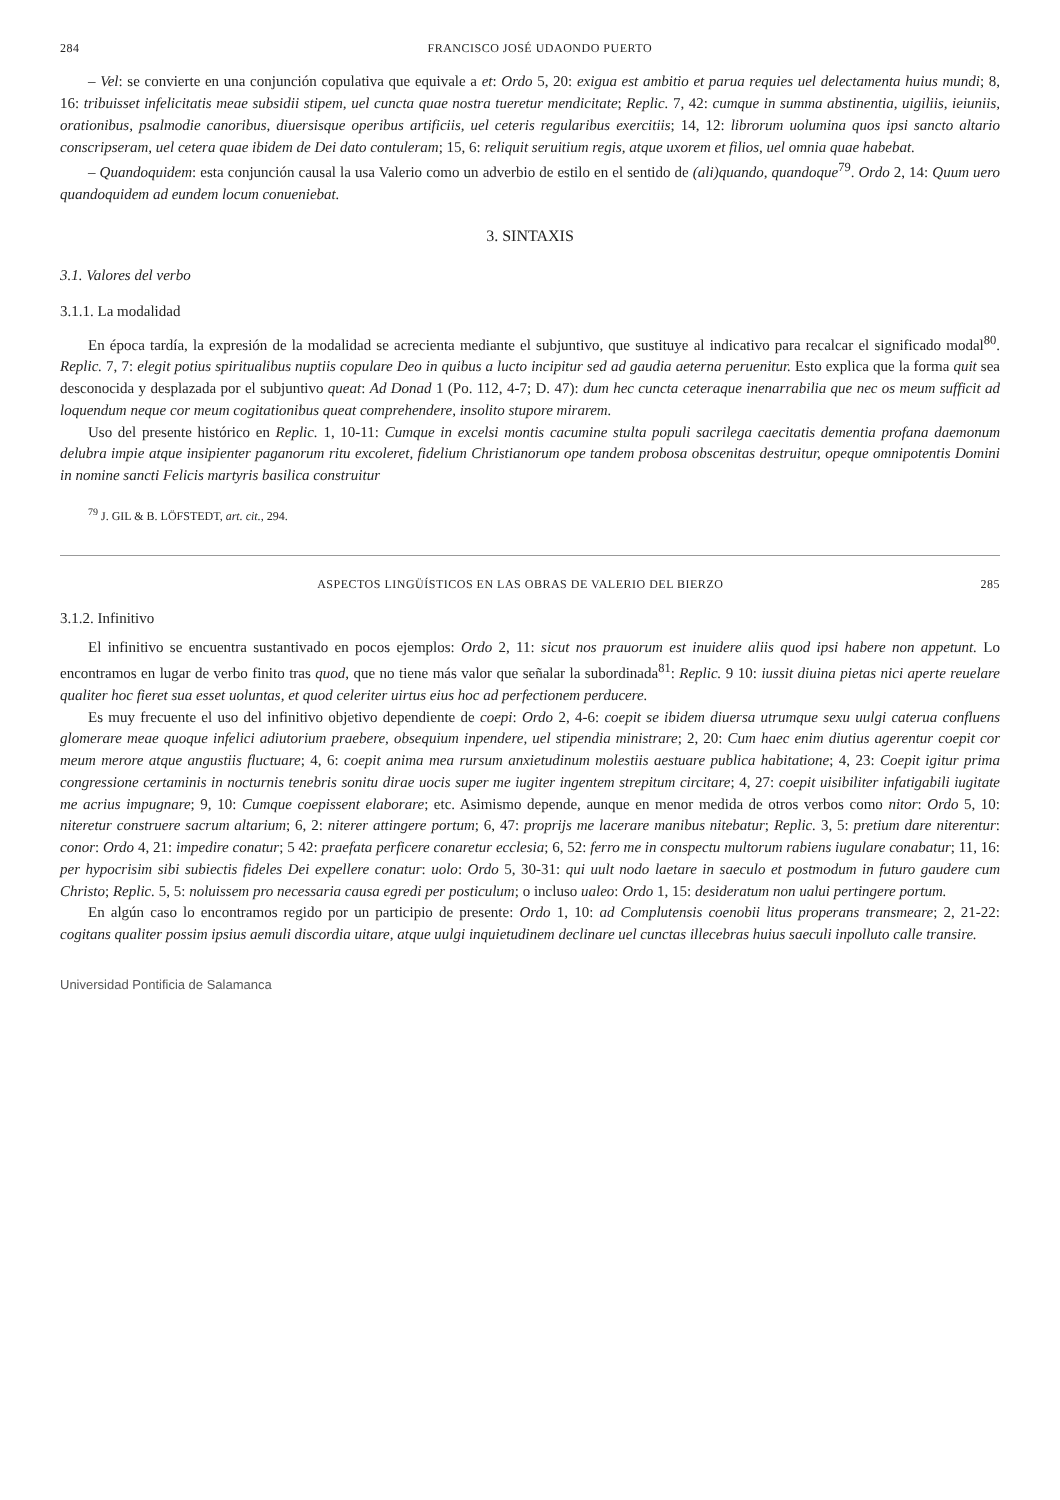284 FRANCISCO JOSÉ UDAONDO PUERTO
– Vel: se convierte en una conjunción copulativa que equivale a et: Ordo 5, 20: exigua est ambitio et parua requies uel delectamenta huius mundi; 8, 16: tribuisset infelicitatis meae subsidii stipem, uel cuncta quae nostra tueretur mendicitate; Replic. 7, 42: cumque in summa abstinentia, uigiliis, ieiuniis, orationibus, psalmodie canoribus, diuersisque operibus artificiis, uel ceteris regularibus exercitiis; 14, 12: librorum uolumina quos ipsi sancto altario conscripseram, uel cetera quae ibidem de Dei dato contuleram; 15, 6: reliquit seruitium regis, atque uxorem et filios, uel omnia quae habebat.
– Quandoquidem: esta conjunción causal la usa Valerio como un adverbio de estilo en el sentido de (ali)quando, quandoque<sup>79</sup>. Ordo 2, 14: Quum uero quandoquidem ad eundem locum conueniebat.
3. SINTAXIS
3.1. Valores del verbo
3.1.1. La modalidad
En época tardía, la expresión de la modalidad se acrecienta mediante el subjuntivo, que sustituye al indicativo para recalcar el significado modal<sup>80</sup>. Replic. 7, 7: elegit potius spiritualibus nuptiis copulare Deo in quibus a lucto incipitur sed ad gaudia aeterna peruenitur. Esto explica que la forma quit sea desconocida y desplazada por el subjuntivo queat: Ad Donad 1 (Po. 112, 4-7; D. 47): dum hec cuncta ceteraque inenarrabilia que nec os meum sufficit ad loquendum neque cor meum cogitationibus queat comprehendere, insolito stupore mirarem.
Uso del presente histórico en Replic. 1, 10-11: Cumque in excelsi montis cacumine stulta populi sacrilega caecitatis dementia profana daemonum delubra impie atque insipienter paganorum ritu excoleret, fidelium Christianorum ope tandem probosa obscenitas destruitur, opeque omnipotentis Domini in nomine sancti Felicis martyris basilica construitur
<sup>79</sup> J. GIL & B. LÖFSTEDT, art. cit., 294.
ASPECTOS LINGÜÍSTICOS EN LAS OBRAS DE VALERIO DEL BIERZO 285
3.1.2. Infinitivo
El infinitivo se encuentra sustantivado en pocos ejemplos: Ordo 2, 11: sicut nos prauorum est inuidere aliis quod ipsi habere non appetunt. Lo encontramos en lugar de verbo finito tras quod, que no tiene más valor que señalar la subordinada<sup>81</sup>: Replic. 9 10: iussit diuina pietas nici aperte reuelare qualiter hoc fieret sua esset uoluntas, et quod celeriter uirtus eius hoc ad perfectionem perducere.
Es muy frecuente el uso del infinitivo objetivo dependiente de coepi: Ordo 2, 4-6: coepit se ibidem diuersa utrumque sexu uulgi caterua confluens glomerare meae quoque infelici adiutorium praebere, obsequium inpendere, uel stipendia ministrare; 2, 20: Cum haec enim diutius agerentur coepit cor meum merore atque angustiis fluctuare; 4, 6: coepit anima mea rursum anxietudinum molestiis aestuare publica habitatione; 4, 23: Coepit igitur prima congressione certaminis in nocturnis tenebris sonitu dirae uocis super me iugiter ingentem strepitum circitare; 4, 27: coepit uisibiliter infatigabili iugitate me acrius impugnare; 9, 10: Cumque coepissent elaborare; etc. Asimismo depende, aunque en menor medida de otros verbos como nitor: Ordo 5, 10: niteretur construere sacrum altarium; 6, 2: niterer attingere portum; 6, 47: proprijs me lacerare manibus nitebatur; Replic. 3, 5: pretium dare niterentur: conor: Ordo 4, 21: impedire conatur; 5 42: praefata perficere conaretur ecclesia; 6, 52: ferro me in conspectu multorum rabiens iugulare conabatur; 11, 16: per hypocrisim sibi subiectis fideles Dei expellere conatur: uolo: Ordo 5, 30-31: qui uult nodo laetare in saeculo et postmodum in futuro gaudere cum Christo; Replic. 5, 5: noluissem pro necessaria causa egredi per posticulum; o incluso ualeo: Ordo 1, 15: desideratum non ualui pertingere portum.
En algún caso lo encontramos regido por un participio de presente: Ordo 1, 10: ad Complutensis coenobii litus properans transmeare; 2, 21-22: cogitans qualiter possim ipsius aemuli discordia uitare, atque uulgi inquietudinem declinare uel cunctas illecebras huius saeculi inpolluto calle transire.
Universidad Pontificia de Salamanca